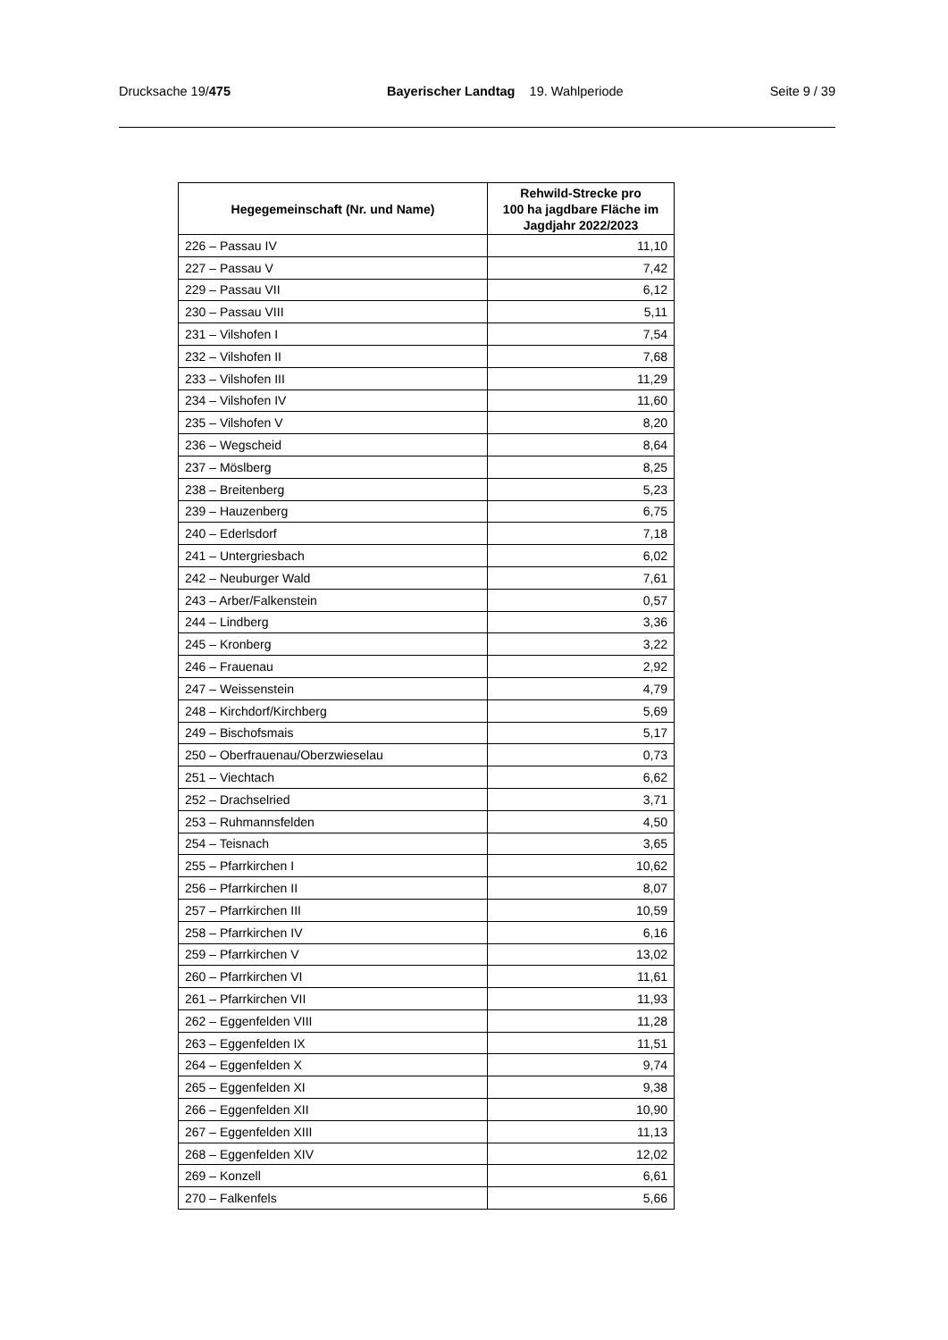Drucksache 19/475 Bayerischer Landtag 19. Wahlperiode
Seite 9 / 39
| Hegegemeinschaft (Nr. und Name) | Rehwild-Strecke pro 100 ha jagdbare Fläche im Jagdjahr 2022/2023 |
| --- | --- |
| 226 – Passau IV | 11,10 |
| 227 – Passau V | 7,42 |
| 229 – Passau VII | 6,12 |
| 230 – Passau VIII | 5,11 |
| 231 – Vilshofen I | 7,54 |
| 232 – Vilshofen II | 7,68 |
| 233 – Vilshofen III | 11,29 |
| 234 – Vilshofen IV | 11,60 |
| 235 – Vilshofen V | 8,20 |
| 236 – Wegscheid | 8,64 |
| 237 – Möslberg | 8,25 |
| 238 – Breitenberg | 5,23 |
| 239 – Hauzenberg | 6,75 |
| 240 – Ederlsdorf | 7,18 |
| 241 – Untergriesbach | 6,02 |
| 242 – Neuburger Wald | 7,61 |
| 243 – Arber/Falkenstein | 0,57 |
| 244 – Lindberg | 3,36 |
| 245 – Kronberg | 3,22 |
| 246 – Frauenau | 2,92 |
| 247 – Weissenstein | 4,79 |
| 248 – Kirchdorf/Kirchberg | 5,69 |
| 249 – Bischofsmais | 5,17 |
| 250 – Oberfrauenau/Oberzwieselau | 0,73 |
| 251 – Viechtach | 6,62 |
| 252 – Drachselried | 3,71 |
| 253 – Ruhmannsfelden | 4,50 |
| 254 – Teisnach | 3,65 |
| 255 – Pfarrkirchen I | 10,62 |
| 256 – Pfarrkirchen II | 8,07 |
| 257 – Pfarrkirchen III | 10,59 |
| 258 – Pfarrkirchen IV | 6,16 |
| 259 – Pfarrkirchen V | 13,02 |
| 260 – Pfarrkirchen VI | 11,61 |
| 261 – Pfarrkirchen VII | 11,93 |
| 262 – Eggenfelden VIII | 11,28 |
| 263 – Eggenfelden IX | 11,51 |
| 264 – Eggenfelden X | 9,74 |
| 265 – Eggenfelden XI | 9,38 |
| 266 – Eggenfelden XII | 10,90 |
| 267 – Eggenfelden XIII | 11,13 |
| 268 – Eggenfelden XIV | 12,02 |
| 269 – Konzell | 6,61 |
| 270 – Falkenfels | 5,66 |